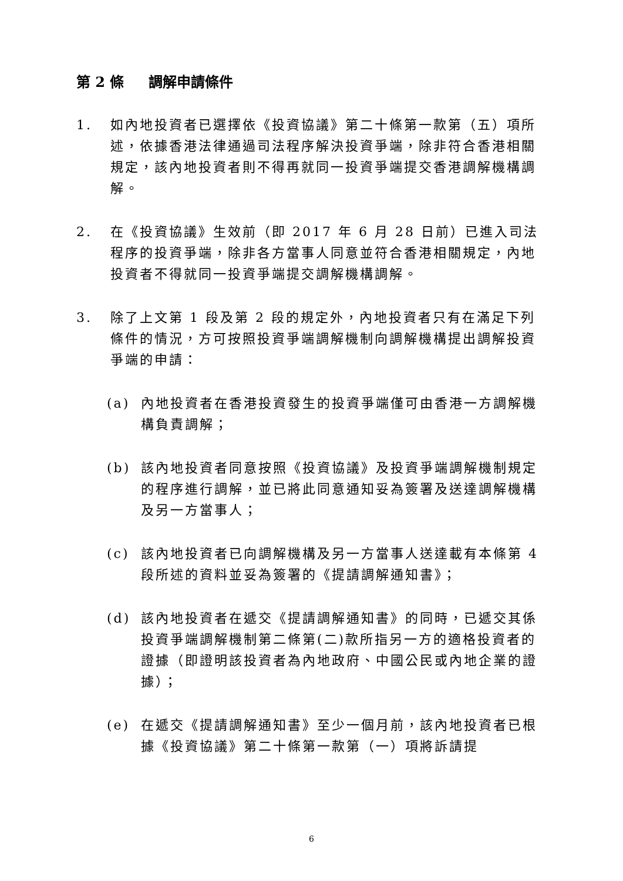第 2 條 調解申請條件
1. 如內地投資者已選擇依《投資協議》第二十條第一款第（五）項所述，依據香港法律通過司法程序解決投資爭端，除非符合香港相關規定，該內地投資者則不得再就同一投資爭端提交香港調解機構調解。
2. 在《投資協議》生效前（即 2017 年 6 月 28 日前）已進入司法程序的投資爭端，除非各方當事人同意並符合香港相關規定，內地投資者不得就同一投資爭端提交調解機構調解。
3. 除了上文第 1 段及第 2 段的規定外，內地投資者只有在滿足下列條件的情況，方可按照投資爭端調解機制向調解機構提出調解投資爭端的申請：
(a) 內地投資者在香港投資發生的投資爭端僅可由香港一方調解機構負責調解；
(b) 該內地投資者同意按照《投資協議》及投資爭端調解機制規定的程序進行調解，並已將此同意通知妥為簽署及送達調解機構及另一方當事人；
(c) 該內地投資者已向調解機構及另一方當事人送達載有本條第 4 段所述的資料並妥為簽署的《提請調解通知書》；
(d) 該內地投資者在遞交《提請調解通知書》的同時，已遞交其係投資爭端調解機制第二條第(二)款所指另一方的適格投資者的證據（即證明該投資者為內地政府、中國公民或內地企業的證據）；
(e) 在遞交《提請調解通知書》至少一個月前，該內地投資者已根據《投資協議》第二十條第一款第（一）項將訴請提
6